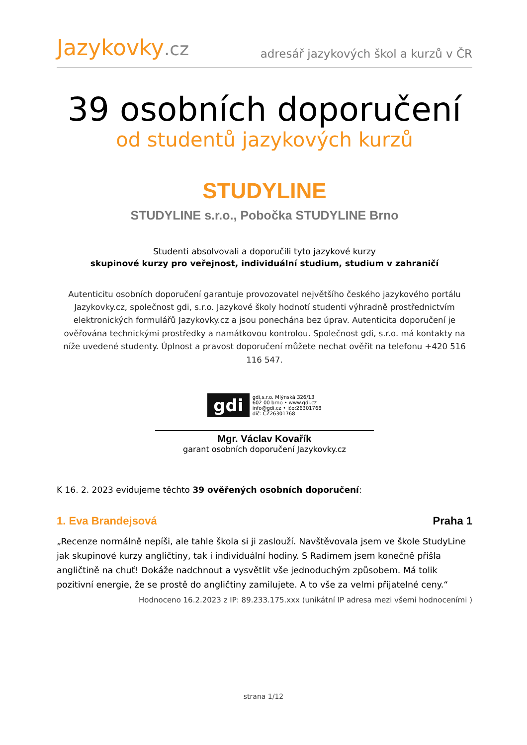Jazykovky.cz
adresář jazykových škol a kurzů v ČR
39 osobních doporučení
od studentů jazykových kurzů
STUDYLINE
STUDYLINE s.r.o., Pobočka STUDYLINE Brno
Studenti absolvovali a doporučili tyto jazykové kurzy
skupinové kurzy pro veřejnost, individuální studium, studium v zahraničí
Autenticitu osobních doporučení garantuje provozovatel největšího českého jazykového portálu Jazykovky.cz, společnost gdi, s.r.o. Jazykové školy hodnotí studenti výhradně prostřednictvím elektronických formulářů Jazykovky.cz a jsou ponechána bez úprav. Autenticita doporučení je ověřována technickými prostředky a namátkovou kontrolou. Společnost gdi, s.r.o. má kontakty na níže uvedené studenty. Úplnost a pravost doporučení můžete nechat ověřit na telefonu +420 516 116 547.
gdi
gdi,s.r.o. Mlýnská 326/13
602 00 brno • www.gdi.cz
info@gdi.cz • ičo:26301768
dič: CZ26301768
Mgr. Václav Kovařík
garant osobních doporučení Jazykovky.cz
K 16. 2. 2023 evidujeme těchto 39 ověřených osobních doporučení:
1. Eva Brandejsová Praha 1
„Recenze normálně nepíši, ale tahle škola si ji zaslouží. Navštěvovala jsem ve škole StudyLine jak skupinové kurzy angličtiny, tak i individuální hodiny. S Radimem jsem konečně přišla angličtině na chuť! Dokáže nadchnout a vysvětlit vše jednoduchým způsobem. Má tolik pozitivní energie, že se prostě do angličtiny zamilujete. A to vše za velmi přijatelné ceny.“
Hodnoceno 16.2.2023 z IP: 89.233.175.xxx (unikátní IP adresa mezi všemi hodnoceními )
strana 1/12